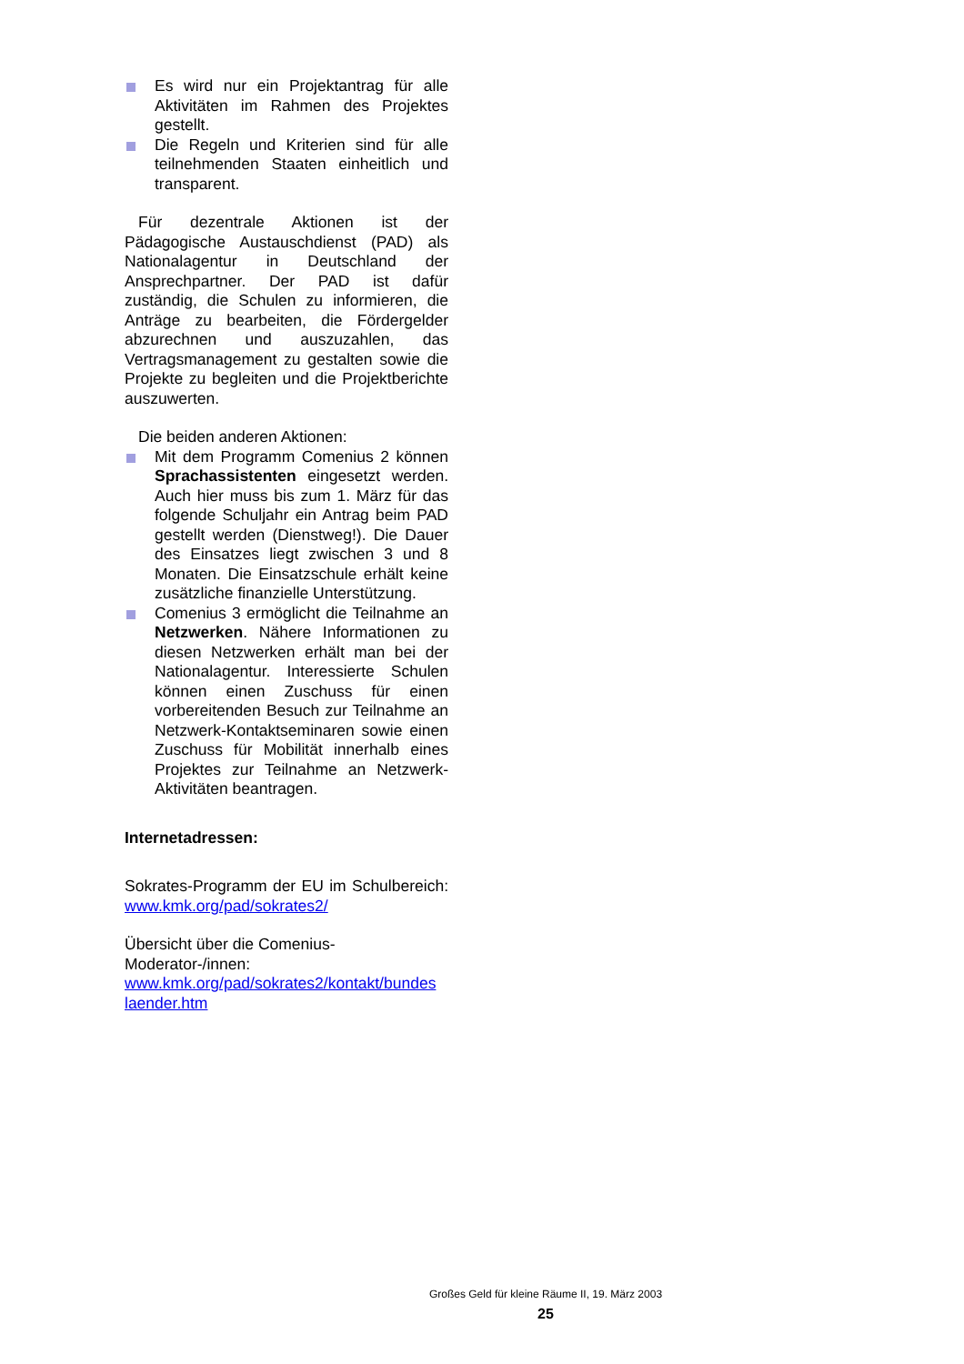Es wird nur ein Projektantrag für alle Aktivitäten im Rahmen des Projektes gestellt.
Die Regeln und Kriterien sind für alle teilnehmenden Staaten einheitlich und transparent.
Für dezentrale Aktionen ist der Pädagogische Austauschdienst (PAD) als Nationalagentur in Deutschland der Ansprechpartner. Der PAD ist dafür zuständig, die Schulen zu informieren, die Anträge zu bearbeiten, die Fördergelder abzurechnen und auszuzahlen, das Vertragsmanagement zu gestalten sowie die Projekte zu begleiten und die Projektberichte auszuwerten.
Die beiden anderen Aktionen:
Mit dem Programm Comenius 2 können Sprachassistenten eingesetzt werden. Auch hier muss bis zum 1. März für das folgende Schuljahr ein Antrag beim PAD gestellt werden (Dienstweg!). Die Dauer des Einsatzes liegt zwischen 3 und 8 Monaten. Die Einsatzschule erhält keine zusätzliche finanzielle Unterstützung.
Comenius 3 ermöglicht die Teilnahme an Netzwerken. Nähere Informationen zu diesen Netzwerken erhält man bei der Nationalagentur. Interessierte Schulen können einen Zuschuss für einen vorbereitenden Besuch zur Teilnahme an Netzwerk-Kontaktseminaren sowie einen Zuschuss für Mobilität innerhalb eines Projektes zur Teilnahme an Netzwerk-Aktivitäten beantragen.
Internetadressen:
Sokrates-Programm der EU im Schulbereich: www.kmk.org/pad/sokrates2/
Übersicht über die Comenius-Moderator-/innen:
www.kmk.org/pad/sokrates2/kontakt/bundes laender.htm
Großes Geld für kleine Räume II, 19. März 2003
25